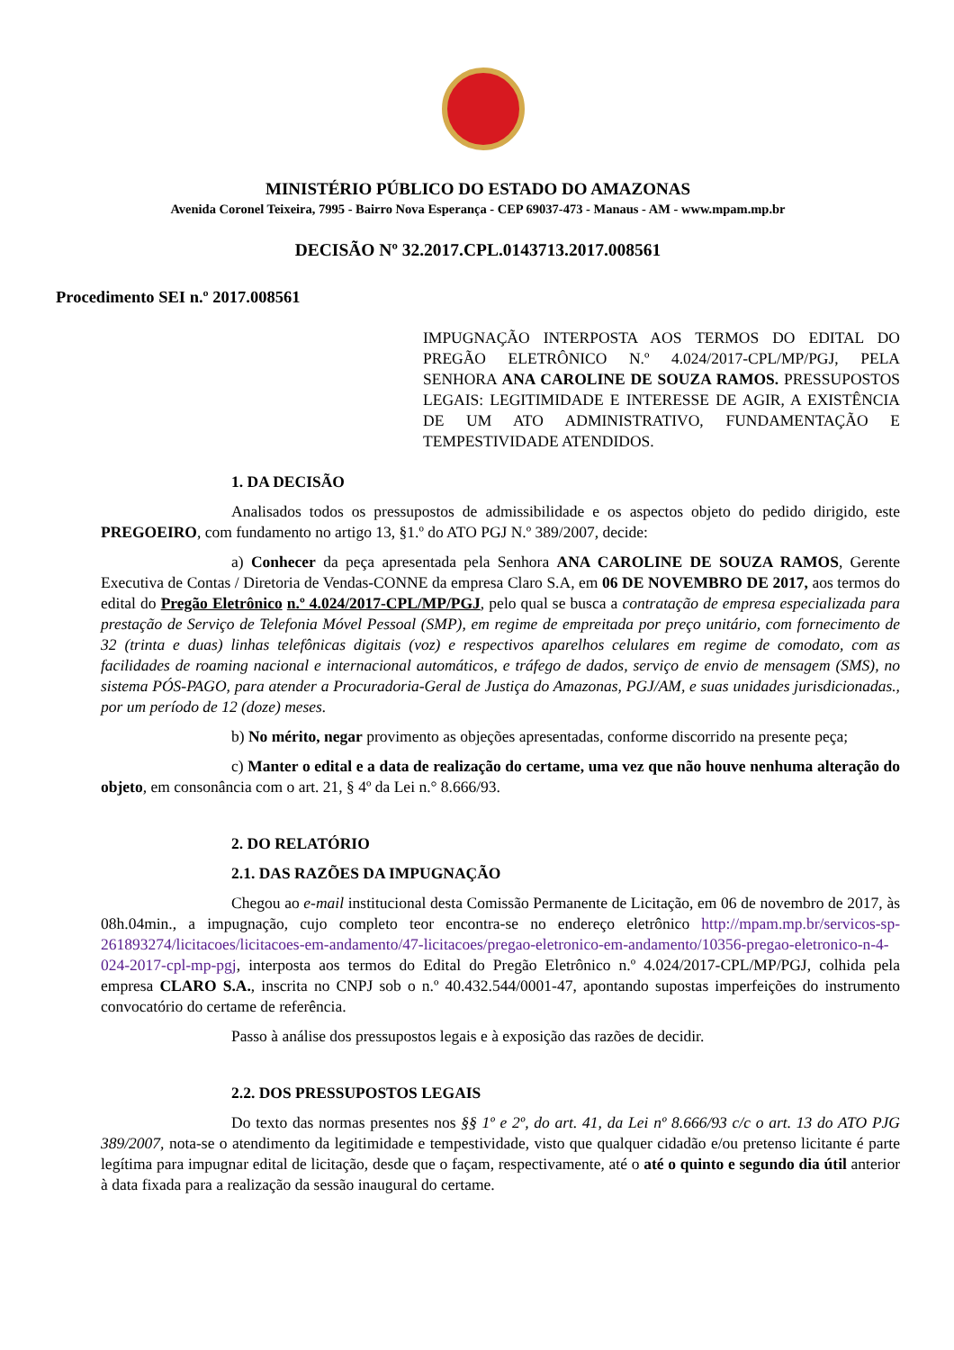MINISTÉRIO PÚBLICO DO ESTADO DO AMAZONAS
Avenida Coronel Teixeira, 7995 - Bairro Nova Esperança - CEP 69037-473 - Manaus - AM - www.mpam.mp.br
DECISÃO Nº 32.2017.CPL.0143713.2017.008561
Procedimento SEI n.º 2017.008561
IMPUGNAÇÃO INTERPOSTA AOS TERMOS DO EDITAL DO PREGÃO ELETRÔNICO N.º 4.024/2017-CPL/MP/PGJ, PELA SENHORA ANA CAROLINE DE SOUZA RAMOS. PRESSUPOSTOS LEGAIS: LEGITIMIDADE E INTERESSE DE AGIR, A EXISTÊNCIA DE UM ATO ADMINISTRATIVO, FUNDAMENTAÇÃO E TEMPESTIVIDADE ATENDIDOS.
1. DA DECISÃO
Analisados todos os pressupostos de admissibilidade e os aspectos objeto do pedido dirigido, este PREGOEIRO, com fundamento no artigo 13, §1.º do ATO PGJ N.º 389/2007, decide:
a) Conhecer da peça apresentada pela Senhora ANA CAROLINE DE SOUZA RAMOS, Gerente Executiva de Contas / Diretoria de Vendas-CONNE da empresa Claro S.A, em 06 DE NOVEMBRO DE 2017, aos termos do edital do Pregão Eletrônico n.º 4.024/2017-CPL/MP/PGJ, pelo qual se busca a contratação de empresa especializada para prestação de Serviço de Telefonia Móvel Pessoal (SMP), em regime de empreitada por preço unitário, com fornecimento de 32 (trinta e duas) linhas telefônicas digitais (voz) e respectivos aparelhos celulares em regime de comodato, com as facilidades de roaming nacional e internacional automáticos, e tráfego de dados, serviço de envio de mensagem (SMS), no sistema PÓS-PAGO, para atender a Procuradoria-Geral de Justiça do Amazonas, PGJ/AM, e suas unidades jurisdicionadas., por um período de 12 (doze) meses.
b) No mérito, negar provimento as objeções apresentadas, conforme discorrido na presente peça;
c) Manter o edital e a data de realização do certame, uma vez que não houve nenhuma alteração do objeto, em consonância com o art. 21, § 4º da Lei n.° 8.666/93.
2. DO RELATÓRIO
2.1. DAS RAZÕES DA IMPUGNAÇÃO
Chegou ao e-mail institucional desta Comissão Permanente de Licitação, em 06 de novembro de 2017, às 08h.04min., a impugnação, cujo completo teor encontra-se no endereço eletrônico http://mpam.mp.br/servicos-sp-261893274/licitacoes/licitacoes-em-andamento/47-licitacoes/pregao-eletronico-em-andamento/10356-pregao-eletronico-n-4-024-2017-cpl-mp-pgj, interposta aos termos do Edital do Pregão Eletrônico n.º 4.024/2017-CPL/MP/PGJ, colhida pela empresa CLARO S.A., inscrita no CNPJ sob o n.º 40.432.544/0001-47, apontando supostas imperfeições do instrumento convocatório do certame de referência.
Passo à análise dos pressupostos legais e à exposição das razões de decidir.
2.2. DOS PRESSUPOSTOS LEGAIS
Do texto das normas presentes nos §§ 1º e 2º, do art. 41, da Lei nº 8.666/93 c/c o art. 13 do ATO PJG 389/2007, nota-se o atendimento da legitimidade e tempestividade, visto que qualquer cidadão e/ou pretenso licitante é parte legítima para impugnar edital de licitação, desde que o façam, respectivamente, até o até o quinto e segundo dia útil anterior à data fixada para a realização da sessão inaugural do certame.